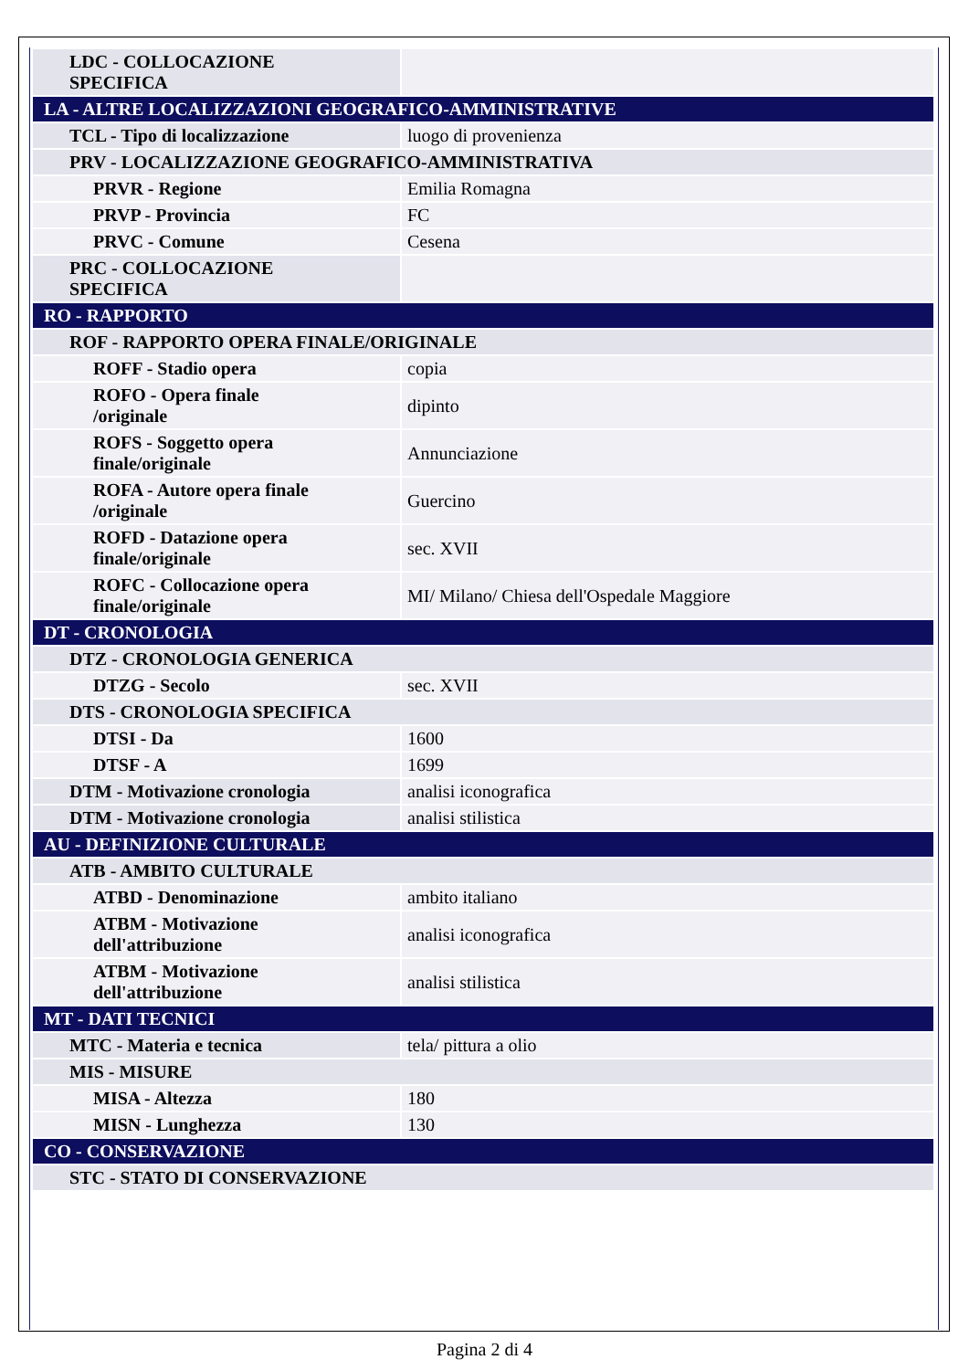| LDC - COLLOCAZIONE SPECIFICA | |
| LA - ALTRE LOCALIZZAZIONI GEOGRAFICO-AMMINISTRATIVE | |
| TCL - Tipo di localizzazione | luogo di provenienza |
| PRV - LOCALIZZAZIONE GEOGRAFICO-AMMINISTRATIVA | |
| PRVR - Regione | Emilia Romagna |
| PRVP - Provincia | FC |
| PRVC - Comune | Cesena |
| PRC - COLLOCAZIONE SPECIFICA | |
| RO - RAPPORTO | |
| ROF - RAPPORTO OPERA FINALE/ORIGINALE | |
| ROFF - Stadio opera | copia |
| ROFO - Opera finale /originale | dipinto |
| ROFS - Soggetto opera finale/originale | Annunciazione |
| ROFA - Autore opera finale /originale | Guercino |
| ROFD - Datazione opera finale/originale | sec. XVII |
| ROFC - Collocazione opera finale/originale | MI/ Milano/ Chiesa dell'Ospedale Maggiore |
| DT - CRONOLOGIA | |
| DTZ - CRONOLOGIA GENERICA | |
| DTZG - Secolo | sec. XVII |
| DTS - CRONOLOGIA SPECIFICA | |
| DTSI - Da | 1600 |
| DTSF - A | 1699 |
| DTM - Motivazione cronologia | analisi iconografica |
| DTM - Motivazione cronologia | analisi stilistica |
| AU - DEFINIZIONE CULTURALE | |
| ATB - AMBITO CULTURALE | |
| ATBD - Denominazione | ambito italiano |
| ATBM - Motivazione dell'attribuzione | analisi iconografica |
| ATBM - Motivazione dell'attribuzione | analisi stilistica |
| MT - DATI TECNICI | |
| MTC - Materia e tecnica | tela/ pittura a olio |
| MIS - MISURE | |
| MISA - Altezza | 180 |
| MISN - Lunghezza | 130 |
| CO - CONSERVAZIONE | |
| STC - STATO DI CONSERVAZIONE | |
Pagina 2 di 4